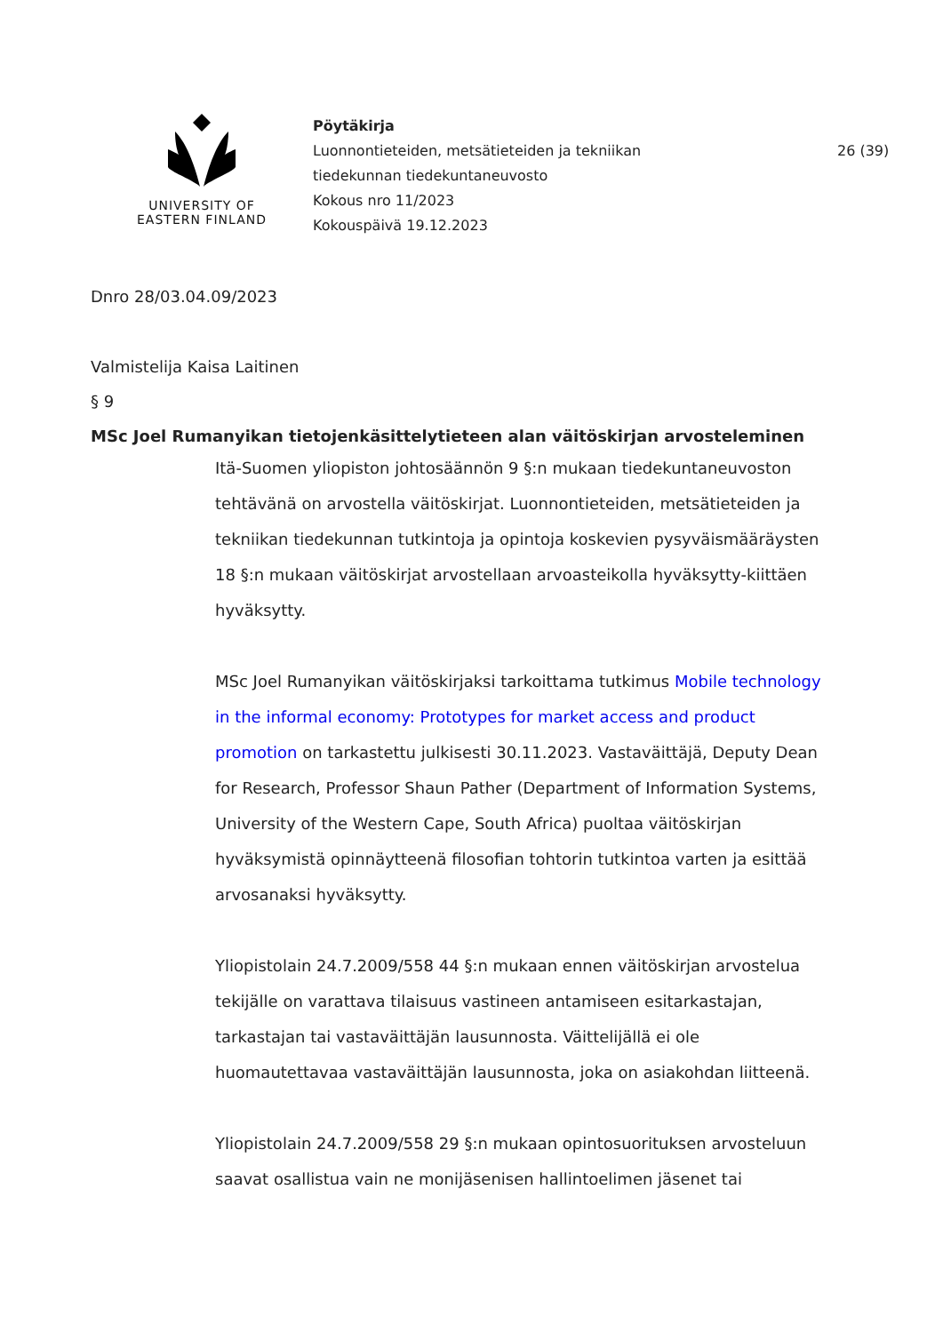UNIVERSITY OF
EASTERN FINLAND
Pöytäkirja
Luonnontieteiden, metsätieteiden ja tekniikan
tiedekunnan tiedekuntaneuvosto
Kokous nro 11/2023
Kokouspäivä 19.12.2023
26 (39)
Dnro 28/03.04.09/2023
Valmistelija Kaisa Laitinen
§ 9
MSc Joel Rumanyikan tietojenkäsittelytieteen alan väitöskirjan arvosteleminen
Itä-Suomen yliopiston johtosäännön 9 §:n mukaan tiedekuntaneuvoston tehtävänä on arvostella väitöskirjat. Luonnontieteiden, metsätieteiden ja tekniikan tiedekunnan tutkintoja ja opintoja koskevien pysyväismääräysten 18 §:n mukaan väitöskirjat arvostellaan arvoasteikolla hyväksytty-kiittäen hyväksytty.
MSc Joel Rumanyikan väitöskirjaksi tarkoittama tutkimus Mobile technology in the informal economy: Prototypes for market access and product promotion on tarkastettu julkisesti 30.11.2023. Vastaväittäjä, Deputy Dean for Research, Professor Shaun Pather (Department of Information Systems, University of the Western Cape, South Africa) puoltaa väitöskirjan hyväksymistä opinnäytteenä filosofian tohtorin tutkintoa varten ja esittää arvosanaksi hyväksytty.
Yliopistolain 24.7.2009/558 44 §:n mukaan ennen väitöskirjan arvostelua tekijälle on varattava tilaisuus vastineen antamiseen esitarkastajan, tarkastajan tai vastaväittäjän lausunnosta. Väittelijällä ei ole huomautettavaa vastaväittäjän lausunnosta, joka on asiakohdan liitteenä.
Yliopistolain 24.7.2009/558 29 §:n mukaan opintosuorituksen arvosteluun saavat osallistua vain ne monijäsenisen hallintoelimen jäsenet tai